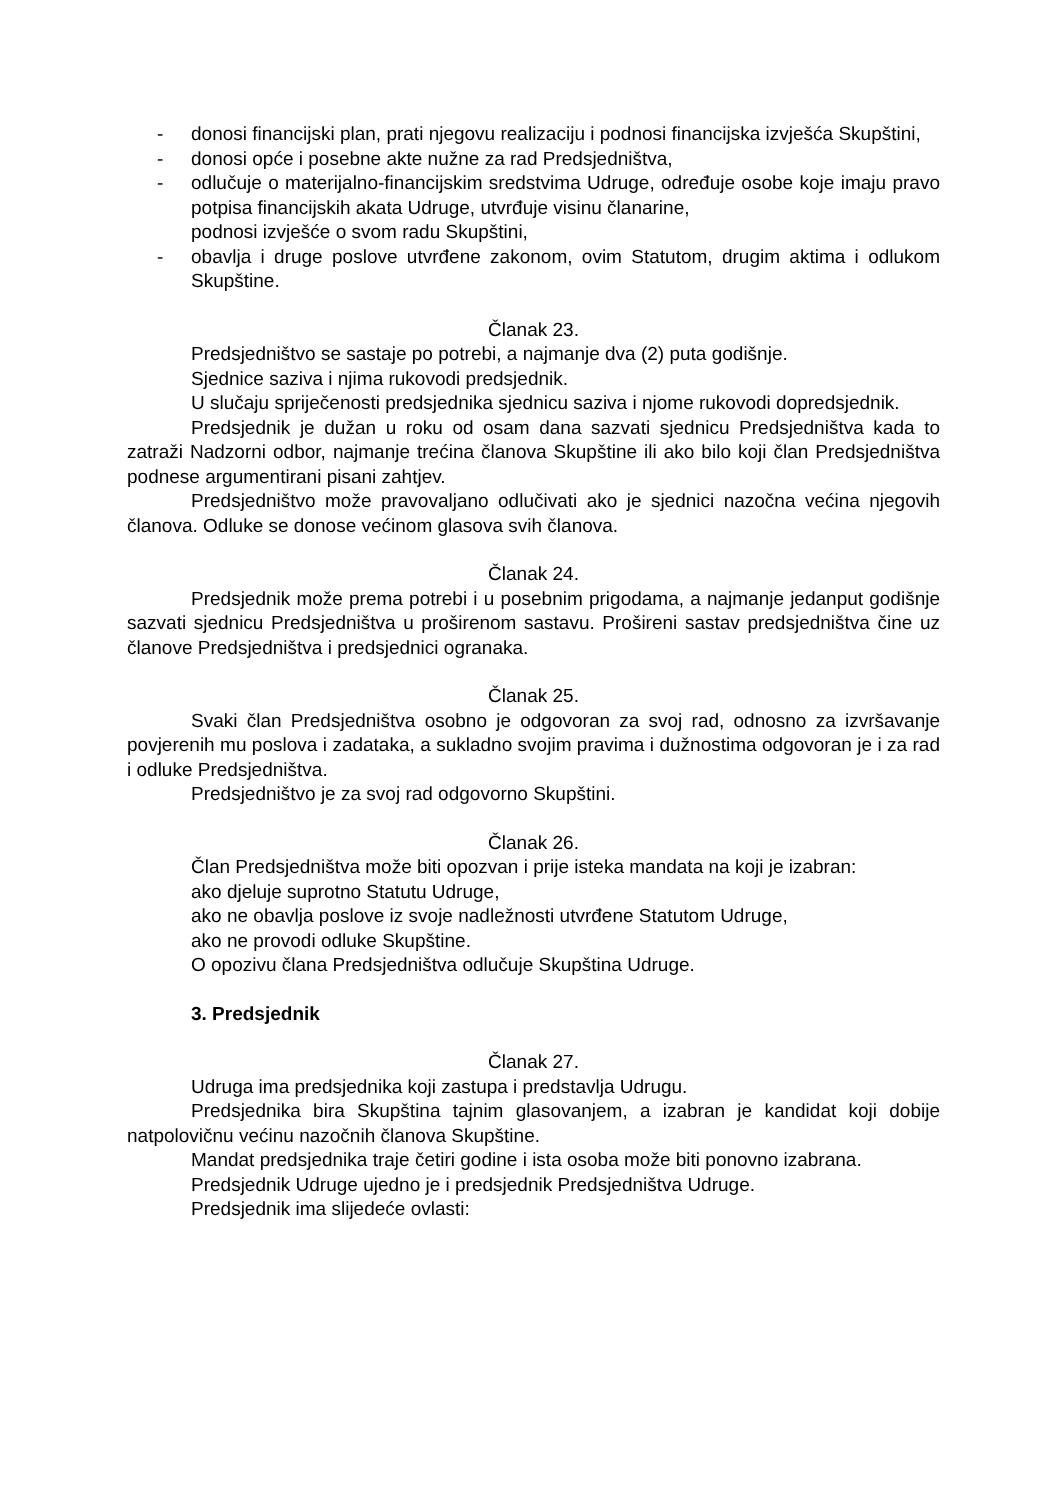- donosi financijski plan, prati njegovu realizaciju i podnosi financijska izvješća Skupštini,
- donosi opće i posebne akte nužne za rad Predsjedništva,
- odlučuje o materijalno-financijskim sredstvima Udruge, određuje osobe koje imaju pravo potpisa financijskih akata Udruge, utvrđuje visinu članarine,
podnosi izvješće o svom radu Skupštini,
- obavlja i druge poslove utvrđene zakonom, ovim Statutom, drugim aktima i odlukom Skupštine.
Članak 23.
Predsjedništvo se sastaje po potrebi, a najmanje dva (2) puta godišnje.
Sjednice saziva i njima rukovodi predsjednik.
U slučaju spriječenosti predsjednika sjednicu saziva i njome rukovodi dopredsjednik.
Predsjednik je dužan u roku od osam dana sazvati sjednicu Predsjedništva kada to zatraži Nadzorni odbor, najmanje trećina članova Skupštine ili ako bilo koji član Predsjedništva podnese argumentirani pisani zahtjev.
Predsjedništvo može pravovaljano odlučivati ako je sjednici nazočna većina njegovih članova. Odluke se donose većinom glasova svih članova.
Članak 24.
Predsjednik može prema potrebi i u posebnim prigodama, a najmanje jedanput godišnje sazvati sjednicu Predsjedništva u proširenom sastavu. Prošireni sastav predsjedništva čine uz članove Predsjedništva i predsjednici ogranaka.
Članak 25.
Svaki član Predsjedništva osobno je odgovoran za svoj rad, odnosno za izvršavanje povjerenih mu poslova i zadataka, a sukladno svojim pravima i dužnostima odgovoran je i za rad i odluke Predsjedništva.
Predsjedništvo je za svoj rad odgovorno Skupštini.
Članak 26.
Član Predsjedništva može biti opozvan i prije isteka mandata na koji je izabran:
ako djeluje suprotno Statutu Udruge,
ako ne obavlja poslove iz svoje nadležnosti utvrđene Statutom Udruge,
ako ne provodi odluke Skupštine.
O opozivu člana Predsjedništva odlučuje Skupština Udruge.
3. Predsjednik
Članak 27.
Udruga ima predsjednika koji zastupa i predstavlja Udrugu.
Predsjednika bira Skupština tajnim glasovanjem, a izabran je kandidat koji dobije natpolovičnu većinu nazočnih članova Skupštine.
Mandat predsjednika traje četiri godine i ista osoba može biti ponovno izabrana.
Predsjednik Udruge ujedno je i predsjednik Predsjedništva Udruge.
Predsjednik ima slijedeće ovlasti: